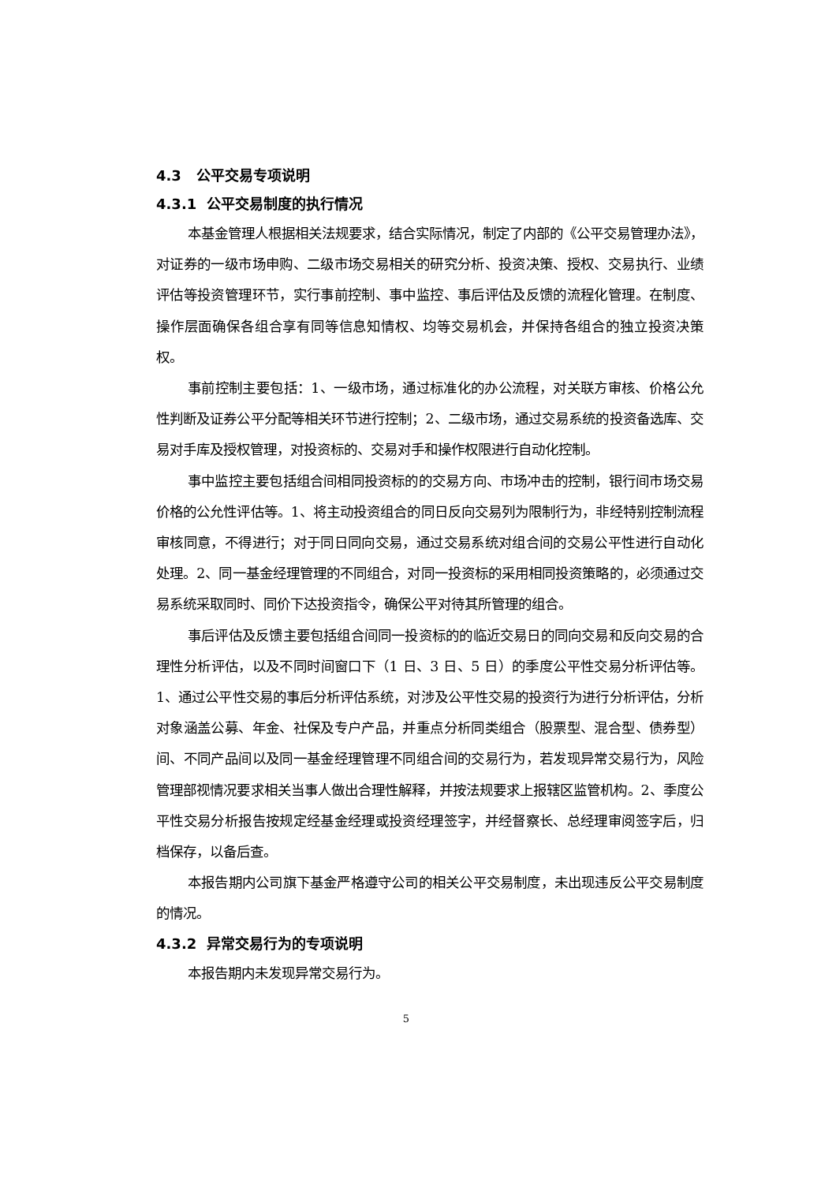4.3 公平交易专项说明
4.3.1 公平交易制度的执行情况
本基金管理人根据相关法规要求，结合实际情况，制定了内部的《公平交易管理办法》，对证券的一级市场申购、二级市场交易相关的研究分析、投资决策、授权、交易执行、业绩评估等投资管理环节，实行事前控制、事中监控、事后评估及反馈的流程化管理。在制度、操作层面确保各组合享有同等信息知情权、均等交易机会，并保持各组合的独立投资决策权。
事前控制主要包括：1、一级市场，通过标准化的办公流程，对关联方审核、价格公允性判断及证券公平分配等相关环节进行控制；2、二级市场，通过交易系统的投资备选库、交易对手库及授权管理，对投资标的、交易对手和操作权限进行自动化控制。
事中监控主要包括组合间相同投资标的的交易方向、市场冲击的控制，银行间市场交易价格的公允性评估等。1、将主动投资组合的同日反向交易列为限制行为，非经特别控制流程审核同意，不得进行；对于同日同向交易，通过交易系统对组合间的交易公平性进行自动化处理。2、同一基金经理管理的不同组合，对同一投资标的采用相同投资策略的，必须通过交易系统采取同时、同价下达投资指令，确保公平对待其所管理的组合。
事后评估及反馈主要包括组合间同一投资标的的临近交易日的同向交易和反向交易的合理性分析评估，以及不同时间窗口下（1 日、3 日、5 日）的季度公平性交易分析评估等。1、通过公平性交易的事后分析评估系统，对涉及公平性交易的投资行为进行分析评估，分析对象涵盖公募、年金、社保及专户产品，并重点分析同类组合（股票型、混合型、债券型）间、不同产品间以及同一基金经理管理不同组合间的交易行为，若发现异常交易行为，风险管理部视情况要求相关当事人做出合理性解释，并按法规要求上报辖区监管机构。2、季度公平性交易分析报告按规定经基金经理或投资经理签字，并经督察长、总经理审阅签字后，归档保存，以备后查。
本报告期内公司旗下基金严格遵守公司的相关公平交易制度，未出现违反公平交易制度的情况。
4.3.2 异常交易行为的专项说明
本报告期内未发现异常交易行为。
5